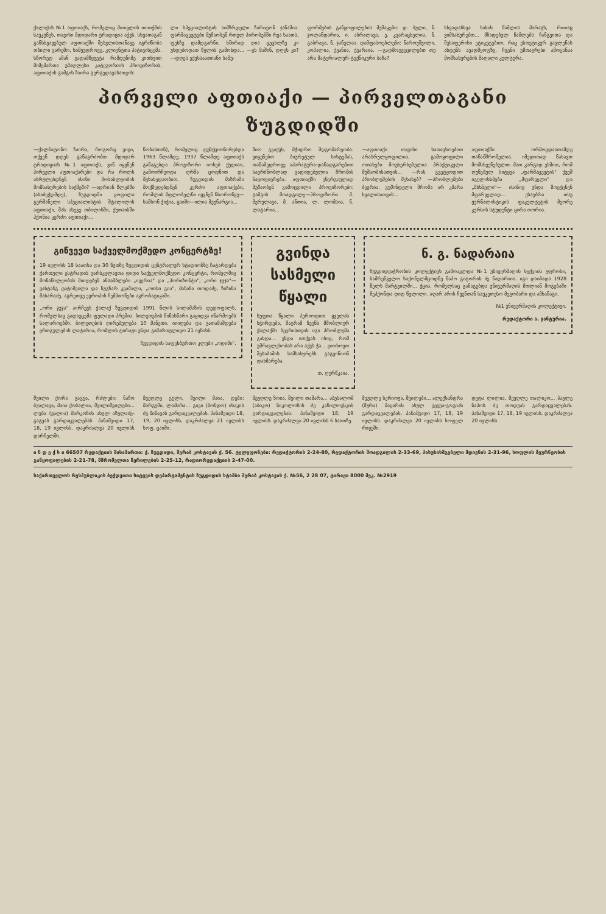ქალაქის №1 აფთიაქს, რომელიც მითვლის თითქმის საუკუნეს, თავისი მდიდარი ტრადიცია აქვს. სხვათაგან განსხვავებულ აფთიაქში შესვლისთანავე იგრძნობა თბილი გარემო, სიმყუდროვე, კლიენტთა პატივისცემა. სწორედ ამან გადამწყვეტა რამდენიმე კითხვით მიმემართა უმაღლესი კატეგორიის პროვიზორის, აფთიაქის გამგის ზაირა გერგედავასათვის:
ლი სპეციალისტის აიმზრდელი ზარიტონ ჯანაშია. ფარმაცევტები მუშაობენ რთულ პირობებში რვა საათს, ფეხზე დამდგარნი, ხშირად ღია ცეცხლზე კი უხდებოდათ წყლის გამოხდა... —ეს მაშინ, დღეს კი? —დღეს ექვსსაათიანი სამუ-
ფორმების განყოფილების მუშაკები: დ. ბული, ნ. ჯოლანდარია, ი. აბრალავა, ე. კვარაცხელია, ნ. გაბრავა, ნ. ჯანელაა. დამფასოებლები: ნაროუშვილი, კოპალია, ქვანია, ქვარაია. —გადმოგვეცილებთ თუ არა მატერიალურ-ტექნიკური ბაზა?
სხვადასხვა სახის წამლის მარაგს, რითაც ვიმსახურებთ... მზადებულ წამლებს ჩანგვითა და შესაფერისი ეტიკეტებით, რაც ესთეტიკურ გავლენას ახდენს ავადმყოფზე. ჩვენი უმთავრესი ამოცანაა მომსახურების მაღალი კულტურა.
პირველი აფთიაქი — პირველთაგანი
ზუგდიდში
—ქალბატონო ზაირა, როგორც ვიცი, თქვენ დღეს განაგრძობთ მდიდარ ტრადიციას №1 აფთიაქს, ვინ იყვნენ პირველი აფთიაქარები და რა როლს ასრულებდნენ ისინი მოსახლეობის მომსახურების საქმეში? —ადრიან წლებში (ასაბეჭდმდე), ზუგდიდში ყოფილა გერმანელი სპეციალისტის შტალილის აფთიაქი, მას ასევე თბილისში, ქუთაისში ჰქონია კერძო აფთიაქი...
წობასთან), რომელიც ფუნქციონირებდა 1963 წლამდე. 1937 წლამდე აფთიაქს განაგებდა პროვიზორი იოსებ ქუდიაი, გამოირჩეოდა ღრმა ცოდნით და შესახედაობით. ზუგდიდის მაზრაში მოქმედებდნენ კერძო აფთიაქები, რომლის მფლობელნი იყვნენ ჩხოროწყუ—სამსონ ჭიჭია, ცაიში—ილია მეუნარგია...
შიო გვაქვს, მჭიდრო მდგომარეობა. ვიყენებთ ბიურეტულ სისტემას, თანამედროვე აპარატურა-დანადგარებით სავრძნობლად გადიდებულია შრომის ნაყოფიერება. აფთიაქში ენერგიულად მუშაობენ გამოცდილი პროვიზორები: გამგის მოადგილე—პროვიზორი მ. მერულავა, მ. ანთია, ლ. ლომაია, ნ. ლატარია...
—აფთიაქი თავისი სათავსოებით არასრულყოფილია, გამოყოფილი ოთახები მოუხერხებელია პრაქტიკული მუშაობისათვის... —რას გვეტყოდით პრობლემების შესახებ? —პრობლემები ბევრია. გუშინდელი შრომა არ კმარა ხვალისათვის...
აფთიაქში ორმოცდაათამდე თანამშრომელია. იმედითად ნახავთ მომსხვენებულთ. მათ კარგად ესმით, რომ ღუნებულ სიტყვა „ფარმაცევტის" ქვეშ იგულისხმება „მფარველი" და „მხსნელი"— ისინიც უნდა მოექცნენ მფარველად... ესაუბრა თსუ ჟურნალისტიკის ფაკულტეტის მეორე კურსის სტუდენტი ცირა თორია.
გიწვევთ საქველმოქმედო კონცერტზე!
19 ივლისს 18 საათსა და 30 წუთზე ზუგდიდის ცენტრალურ სტადიონზე ჩატარდება ქართული ესტრადის ვარსკვლავთა დიდი საქველმოქმედო კონცერტი, რომელშიც მონაწილეობას მიიღებენ ანსამბლები „ივერია" და „ჰორიზონტი", „ორი ჯუჯა"— ვახტანგ ტატიშვილი და ნუგზარ კვაშალი, „ოთხი გია", მანანა თოდაძე, ზიზინა მახარაძე, აგრეთვე ევროპის ჩემპიონები აკრობატიკაში.
„ორი ჯუჯა" აირჩევს ქალაქ ზუგდიდის 1991 წლის სილამაზის დედოფალს, რომელსაც გადაეცემა ფულადი პრემია. ბილეთების წინასწარი გაყიდვა იწარმოებს სალაროებში. ბილეთების ღირებულება 10 მანეთი. იიიღება და გათამაშდება ერთგულების ლატარია, რომლის ტირაჟი უნდა გამართულიყო 21 ივნისს.
ზუგდიდის საფეხბურთო კლუბი „ოდიში".
გვინდა
სასმელი
წყალი
სუფთა წყალი პერიოდით ყველას სჭირდება, მაგრამ ჩვენს მშობლიურ ქალაქში ბევრისთვის იგი პრობლემა გახდა... უნდა ითქვას ისიც, რომ უმრავლესობას არა აქვს ჭა... ვითხოვთ შესაბამის სამსახურებს გაგვიწიონ დახმარება.
თ. ღურწკაია.
ნ. გ. ნადარაია
ზუგდიდვაჭრობის კოლექტივს გამოაკლდა №1 უნივერმაღის სექციის უფროსი, სამრეწველო საქონელმცოდნე ნაპო გიტორის ძე ნადარაია. იგი დაიბადა 1928 წელს მარტვილში... ქცია, რომელსაც განაგებდა უნივერმაღის მთლიან მოგებაში შეჰქონდა დიდ წვლილი. აღარ არის ჩვენთან საუკეთესო მეგობარი და ამხანაგი.
№1 უნივერმაღის კოლექტივი.
რედაქტორი ა. ჯანტურია.
შვილი ქორა გაგუა, რძლები: ნაზო ბჟალავა, მაია ქობალია, შვილიშვილები... ლუბა (ვალია) მარკოზის ასულ აზულაძე-გაგუას გარდაცვალებას. პანაშვიდი 17, 18, 19 ივლისს. დაკრძალვა 20 ივლისს დარჩელში.
მეუღლე გული, შვილი მაია, დები: მარგუში, ლამარა... გივი (ბონდო) ისაკის ძე წიწავას გარდაცვალებას. პანაშვიდი 18, 19, 20 ივლისს, დაკრძალვა 21 ივლისს სოფ. ცაიში.
მეუღლე ზოია, შვილი თამარა... აბესალომ (აბიკო) ნიკოლოზის ძე კაზილოვსკის გარდაცვალებას. პანაშვიდი 18, 19 ივლისს. დაკრძალვა 20 ივლისს 6 საათზე.
მეუღლე სერიოჟა, შვილები... ალექსანდრა (შურა) მაყარის ასულ ვეყუა-გოგიას გარდაცვალებას. პანაშვიდი 17, 18, 19 ივლისს. დაკრძალვა 20 ივლისს სოფელ რიყეში.
დედა ლილია, მეუღლე თალიკო... პავლე ნაპოს ძე თოდუას გარდაცვალებას. პანაშვიდი 17, 18, 19 ივლისს. დაკრძალვა 20 ივლისს.
ი ნ დ ე ქ ს ი 66507 რედაქციის მისამართი: ქ. ზუგდიდი, მერაბ კოსტავას ქ. 56. ტელეფონები: რედაქტორის 2-24-80, რედაქტორის მოადგილის 2-33-69, პასუხისმგებელი მდივნის 2-31-96, სოფლის მეურნეობის განყოფილების 2-21-78, მშრომელთა წერილების 2-25-12, რადიორედაქციის 2-47-00.
საქართველოს რესპუბლიკის ბეჭდვითი სიტყვის დეპარტამენტის ზუგდიდის სტამბა მერაბ კოსტავას ქ. №56, 2 28 07, ტირაჟი 8000 შეკ. №2919